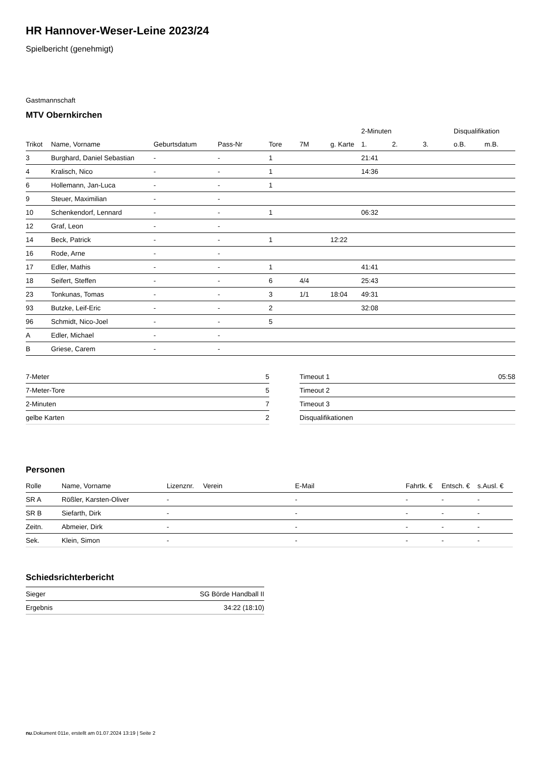HR Hannover-Weser-Leine 2023/24
Spielbericht (genehmigt)
Gastmannschaft
MTV Obernkirchen
| | | | | | | | 2-Minuten | | | Disqualifikation | |
| --- | --- | --- | --- | --- | --- | --- | --- | --- | --- | --- | --- |
| Trikot | Name, Vorname | Geburtsdatum | Pass-Nr | Tore | 7M | g. Karte | 1. | 2. | 3. | o.B. | m.B. |
| 3 | Burghard, Daniel Sebastian | - | - | 1 | | | 21:41 | | | | |
| 4 | Kralisch, Nico | - | - | 1 | | | 14:36 | | | | |
| 6 | Hollemann, Jan-Luca | - | - | 1 | | | | | | | |
| 9 | Steuer, Maximilian | - | - | | | | | | | | |
| 10 | Schenkendorf, Lennard | - | - | 1 | | | 06:32 | | | | |
| 12 | Graf, Leon | - | - | | | | | | | | |
| 14 | Beck, Patrick | - | - | 1 | | 12:22 | | | | | |
| 16 | Rode, Arne | - | - | | | | | | | | |
| 17 | Edler, Mathis | - | - | 1 | | | 41:41 | | | | |
| 18 | Seifert, Steffen | - | - | 6 | 4/4 | | 25:43 | | | | |
| 23 | Tonkunas, Tomas | - | - | 3 | 1/1 | 18:04 | 49:31 | | | | |
| 93 | Butzke, Leif-Eric | - | - | 2 | | | 32:08 | | | | |
| 96 | Schmidt, Nico-Joel | - | - | 5 | | | | | | | |
| A | Edler, Michael | - | - | | | | | | | | |
| B | Griese, Carem | - | - | | | | | | | | |
| 7-Meter | 5 |
| 7-Meter-Tore | 5 |
| 2-Minuten | 7 |
| gelbe Karten | 2 |
| Timeout 1 | 05:58 |
| Timeout 2 | |
| Timeout 3 | |
| Disqualifikationen | |
Personen
| Rolle | Name, Vorname | Lizenznr. | Verein | E-Mail | Fahrtk. € | Entsch. € | s.Ausl. € |
| --- | --- | --- | --- | --- | --- | --- | --- |
| SR A | Rößler, Karsten-Oliver | - | | - | - | - | - |
| SR B | Siefarth, Dirk | - | | - | - | - | - |
| Zeitn. | Abmeier, Dirk | - | | - | - | - | - |
| Sek. | Klein, Simon | - | | - | - | - | - |
Schiedsrichterbericht
| Sieger | SG Börde Handball II |
| Ergebnis | 34:22 (18:10) |
nu.Dokument 011e, erstellt am 01.07.2024 13:19 | Seite 2